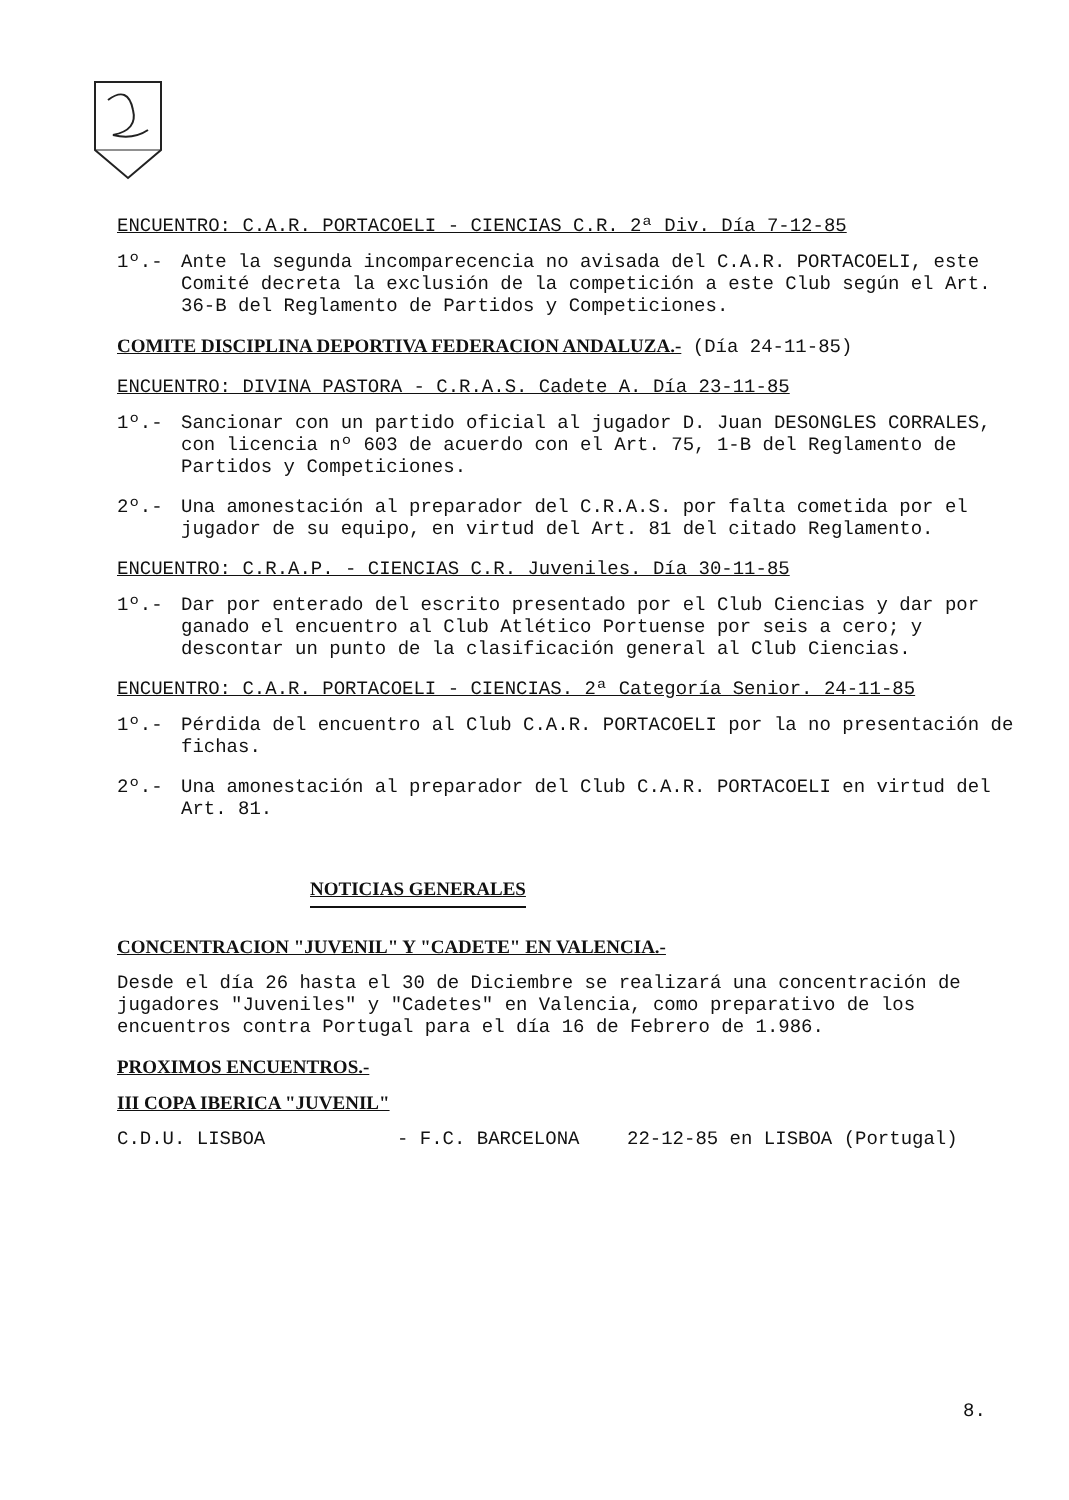ENCUENTRO: C.A.R. PORTACOELI - CIENCIAS C.R. 2ª Div. Día 7-12-85
1º.- Ante la segunda incomparecencia no avisada del C.A.R. PORTACOELI, este Comité decreta la exclusión de la competición a este Club según el Art. 36-B del Reglamento de Partidos y Competiciones.
COMITE DISCIPLINA DEPORTIVA FEDERACION ANDALUZA.- (Día 24-11-85)
ENCUENTRO: DIVINA PASTORA - C.R.A.S. Cadete A. Día 23-11-85
1º.- Sancionar con un partido oficial al jugador D. Juan DESONGLES CORRALES, con licencia nº 603 de acuerdo con el Art. 75, 1-B del Reglamento de Partidos y Competiciones.
2º.- Una amonestación al preparador del C.R.A.S. por falta cometida por el jugador de su equipo, en virtud del Art. 81 del citado Reglamento.
ENCUENTRO: C.R.A.P. - CIENCIAS C.R. Juveniles. Día 30-11-85
1º.- Dar por enterado del escrito presentado por el Club Ciencias y dar por ganado el encuentro al Club Atlético Portuense por seis a cero; y descontar un punto de la clasificación general al Club Ciencias.
ENCUENTRO: C.A.R. PORTACOELI - CIENCIAS. 2ª Categoría Senior. 24-11-85
1º.- Pérdida del encuentro al Club C.A.R. PORTACOELI por la no presentación de fichas.
2º.- Una amonestación al preparador del Club C.A.R. PORTACOELI en virtud del Art. 81.
NOTICIAS GENERALES
CONCENTRACION "JUVENIL" Y "CADETE" EN VALENCIA.-
Desde el día 26 hasta el 30 de Diciembre se realizará una concentración de jugadores "Juveniles" y "Cadetes" en Valencia, como preparativo de los encuentros contra Portugal para el día 16 de Febrero de 1.986.
PROXIMOS ENCUENTROS.-
III COPA IBERICA "JUVENIL"
C.D.U. LISBOA - F.C. BARCELONA 22-12-85 en LISBOA (Portugal)
8.